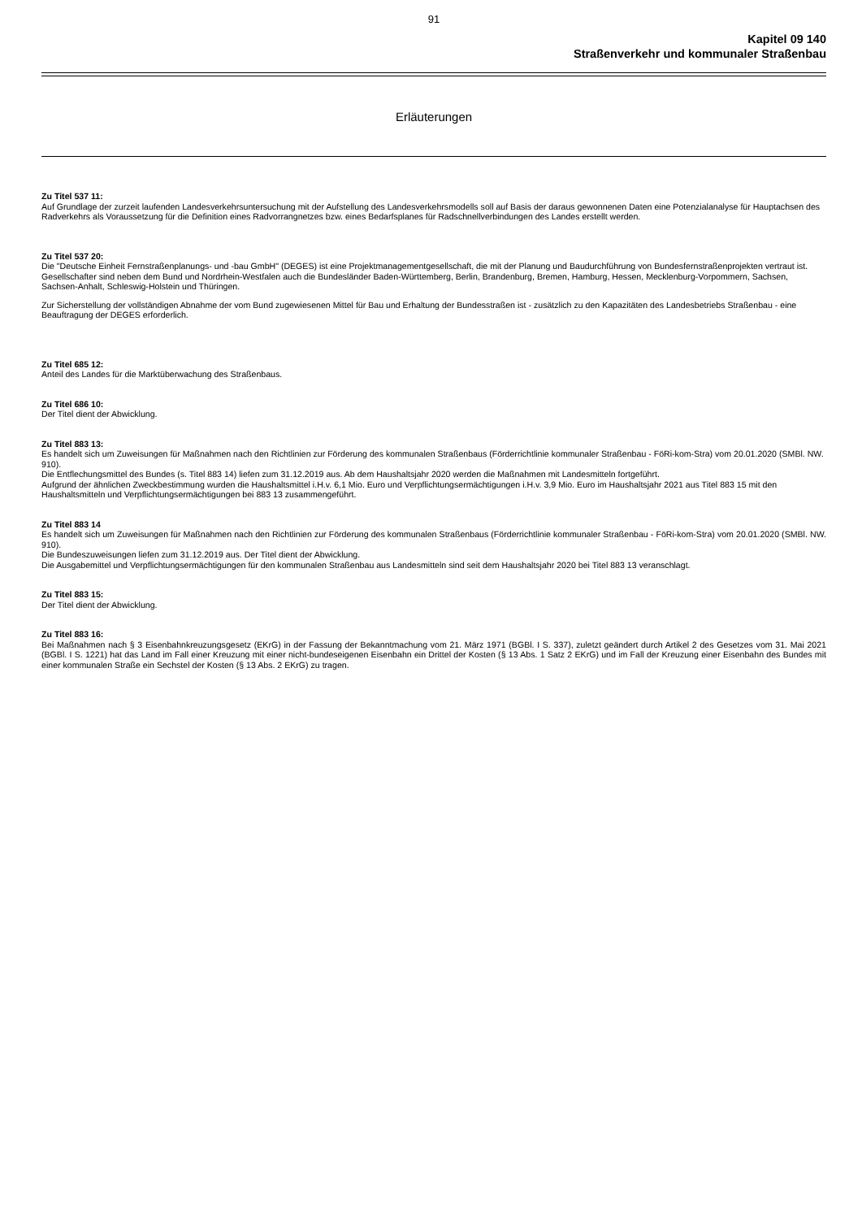91
Kapitel 09 140
Straßenverkehr und kommunaler Straßenbau
Erläuterungen
Zu Titel 537 11:
Auf Grundlage der zurzeit laufenden Landesverkehrsuntersuchung mit der Aufstellung des Landesverkehrsmodells soll auf Basis der daraus gewonnenen Daten eine Potenzialanalyse für Hauptachsen des Radverkehrs als Voraussetzung für die Definition eines Radvorrangnetzes bzw. eines Bedarfsplanes für Radschnellverbindungen des Landes erstellt werden.
Zu Titel 537 20:
Die "Deutsche Einheit Fernstraßenplanungs- und -bau GmbH" (DEGES) ist eine Projektmanagementgesellschaft, die mit der Planung und Baudurchführung von Bundesfernstraßenprojekten vertraut ist. Gesellschafter sind neben dem Bund und Nordrhein-Westfalen auch die Bundesländer Baden-Württemberg, Berlin, Brandenburg, Bremen, Hamburg, Hessen, Mecklenburg-Vorpommern, Sachsen, Sachsen-Anhalt, Schleswig-Holstein und Thüringen.
Zur Sicherstellung der vollständigen Abnahme der vom Bund zugewiesenen Mittel für Bau und Erhaltung der Bundesstraßen ist - zusätzlich zu den Kapazitäten des Landesbetriebs Straßenbau - eine Beauftragung der DEGES erforderlich.
Zu Titel 685 12:
Anteil des Landes für die Marktüberwachung des Straßenbaus.
Zu Titel 686 10:
Der Titel dient der Abwicklung.
Zu Titel 883 13:
Es handelt sich um Zuweisungen für Maßnahmen nach den Richtlinien zur Förderung des kommunalen Straßenbaus (Förderrichtlinie kommunaler Straßenbau - FöRi-kom-Stra) vom 20.01.2020 (SMBl. NW. 910).
Die Entflechungsmittel des Bundes (s. Titel 883 14) liefen zum 31.12.2019 aus. Ab dem Haushaltsjahr 2020 werden die Maßnahmen mit Landesmitteln fortgeführt.
Aufgrund der ähnlichen Zweckbestimmung wurden die Haushaltsmittel i.H.v. 6,1 Mio. Euro und Verpflichtungsermächtigungen i.H.v. 3,9 Mio. Euro im Haushaltsjahr 2021 aus Titel 883 15 mit den Haushaltsmitteln und Verpflichtungsermächtigungen bei 883 13 zusammengeführt.
Zu Titel 883 14
Es handelt sich um Zuweisungen für Maßnahmen nach den Richtlinien zur Förderung des kommunalen Straßenbaus (Förderrichtlinie kommunaler Straßenbau - FöRi-kom-Stra) vom 20.01.2020 (SMBl. NW. 910).
Die Bundeszuweisungen liefen zum 31.12.2019 aus. Der Titel dient der Abwicklung.
Die Ausgabemittel und Verpflichtungsermächtigungen für den kommunalen Straßenbau aus Landesmitteln sind seit dem Haushaltsjahr 2020 bei Titel 883 13 veranschlagt.
Zu Titel 883 15:
Der Titel dient der Abwicklung.
Zu Titel 883 16:
Bei Maßnahmen nach § 3 Eisenbahnkreuzungsgesetz (EKrG) in der Fassung der Bekanntmachung vom 21. März 1971 (BGBl. I S. 337), zuletzt geändert durch Artikel 2 des Gesetzes vom 31. Mai 2021 (BGBl. I S. 1221) hat das Land im Fall einer Kreuzung mit einer nicht-bundeseigenen Eisenbahn ein Drittel der Kosten (§ 13 Abs. 1 Satz 2 EKrG) und im Fall der Kreuzung einer Eisenbahn des Bundes mit einer kommunalen Straße ein Sechstel der Kosten (§ 13 Abs. 2 EKrG) zu tragen.